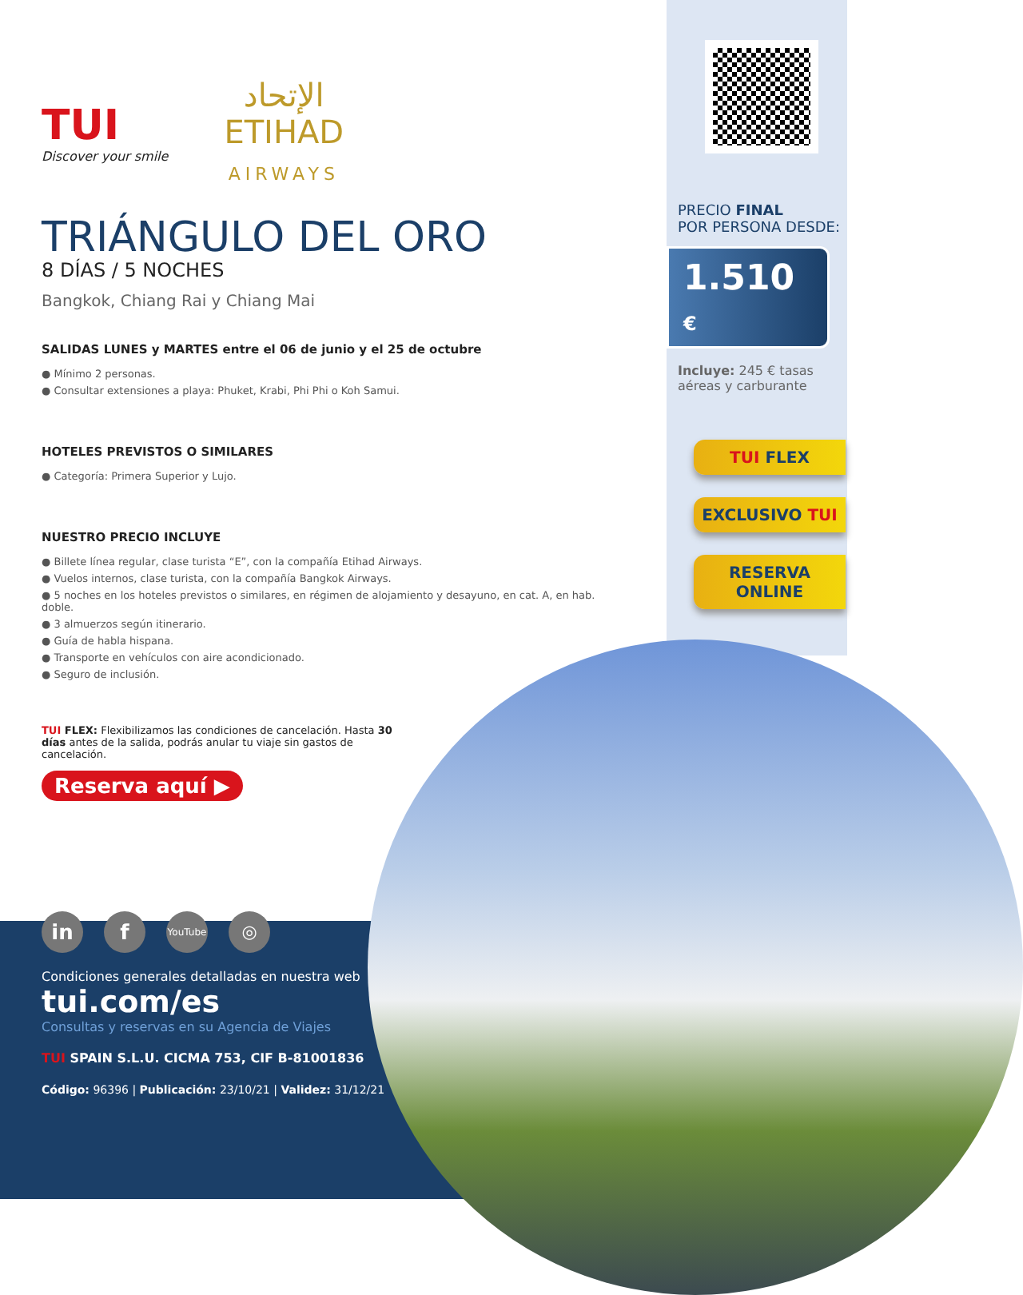TUI
Discover your smile
الإتحاد
ETIHAD
AIRWAYS
TRIÁNGULO DEL ORO
8 DÍAS / 5 NOCHES
Bangkok, Chiang Rai y Chiang Mai
SALIDAS LUNES y MARTES entre el 06 de junio y el 25 de octubre
● Mínimo 2 personas.
● Consultar extensiones a playa: Phuket, Krabi, Phi Phi o Koh Samui.
HOTELES PREVISTOS O SIMILARES
● Categoría: Primera Superior y Lujo.
NUESTRO PRECIO INCLUYE
● Billete línea regular, clase turista “E”, con la compañía Etihad Airways.
● Vuelos internos, clase turista, con la compañía Bangkok Airways.
● 5 noches en los hoteles previstos o similares, en régimen de alojamiento y desayuno, en cat. A, en hab. doble.
● 3 almuerzos según itinerario.
● Guía de habla hispana.
● Transporte en vehículos con aire acondicionado.
● Seguro de inclusión.
TUI FLEX: Flexibilizamos las condiciones de cancelación. Hasta 30 días antes de la salida, podrás anular tu viaje sin gastos de cancelación.
Reserva aquí ▶
in f YouTube ◎
Condiciones generales detalladas en nuestra web
tui.com/es
Consultas y reservas en su Agencia de Viajes
TUI SPAIN S.L.U. CICMA 753, CIF B-81001836
Código: 96396 | Publicación: 23/10/21 | Validez: 31/12/21
PRECIO FINAL
POR PERSONA DESDE:
1.510 €
Incluye: 245 € tasas aéreas y carburante
TUI FLEX
EXCLUSIVO TUI
RESERVA
ONLINE